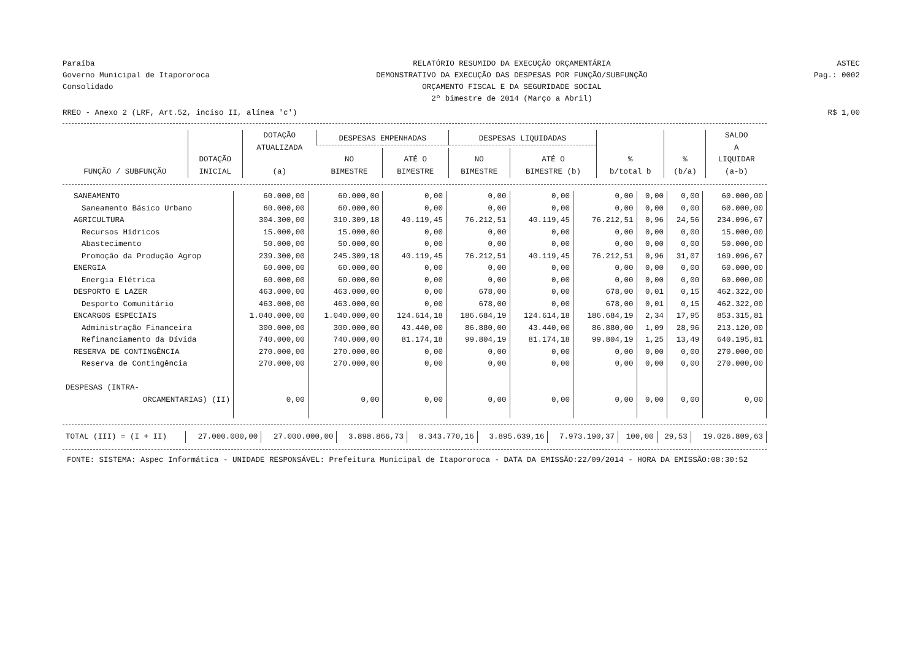Paraíba
Governo Municipal de Itapororoca
Consolidado
RELATÓRIO RESUMIDO DA EXECUÇÃO ORÇAMENTÁRIA
DEMONSTRATIVO DA EXECUÇÃO DAS DESPESAS POR FUNÇÃO/SUBFUNÇÃO
ORÇAMENTO FISCAL E DA SEGURIDADE SOCIAL
2º bimestre de 2014 (Março a Abril)
ASTEC
Pag.: 0002
RREO - Anexo 2 (LRF, Art.52, inciso II, alínea 'c') R$ 1,00
| FUNÇÃO / SUBFUNÇÃO | DOTAÇÃO INICIAL | DOTAÇÃO ATUALIZADA (a) | DESPESAS EMPENHADAS | | DESPESAS LIQUIDADAS | | % b/total b | % (b/a) | SALDO A LIQUIDAR (a-b) |
| --- | --- | --- | --- | --- | --- | --- | --- | --- | --- |
| | | | NO BIMESTRE | ATÉ O BIMESTRE | NO BIMESTRE | ATÉ O BIMESTRE (b) | | | |
| SANEAMENTO | 60.000,00 | 60.000,00 | 0,00 | 0,00 | 0,00 | 0,00 | 0,00 | 0,00 | 60.000,00 |
| Saneamento Básico Urbano | 60.000,00 | 60.000,00 | 0,00 | 0,00 | 0,00 | 0,00 | 0,00 | 0,00 | 60.000,00 |
| AGRICULTURA | 304.300,00 | 310.309,18 | 40.119,45 | 76.212,51 | 40.119,45 | 76.212,51 | 0,96 | 24,56 | 234.096,67 |
| Recursos Hídricos | 15.000,00 | 15.000,00 | 0,00 | 0,00 | 0,00 | 0,00 | 0,00 | 0,00 | 15.000,00 |
| Abastecimento | 50.000,00 | 50.000,00 | 0,00 | 0,00 | 0,00 | 0,00 | 0,00 | 0,00 | 50.000,00 |
| Promoção da Produção Agrop | 239.300,00 | 245.309,18 | 40.119,45 | 76.212,51 | 40.119,45 | 76.212,51 | 0,96 | 31,07 | 169.096,67 |
| ENERGIA | 60.000,00 | 60.000,00 | 0,00 | 0,00 | 0,00 | 0,00 | 0,00 | 0,00 | 60.000,00 |
| Energia Elétrica | 60.000,00 | 60.000,00 | 0,00 | 0,00 | 0,00 | 0,00 | 0,00 | 0,00 | 60.000,00 |
| DESPORTO E LAZER | 463.000,00 | 463.000,00 | 0,00 | 678,00 | 0,00 | 678,00 | 0,01 | 0,15 | 462.322,00 |
| Desporto Comunitário | 463.000,00 | 463.000,00 | 0,00 | 678,00 | 0,00 | 678,00 | 0,01 | 0,15 | 462.322,00 |
| ENCARGOS ESPECIAIS | 1.040.000,00 | 1.040.000,00 | 124.614,18 | 186.684,19 | 124.614,18 | 186.684,19 | 2,34 | 17,95 | 853.315,81 |
| Administração Financeira | 300.000,00 | 300.000,00 | 43.440,00 | 86.880,00 | 43.440,00 | 86.880,00 | 1,09 | 28,96 | 213.120,00 |
| Refinanciamento da Dívida | 740.000,00 | 740.000,00 | 81.174,18 | 99.804,19 | 81.174,18 | 99.804,19 | 1,25 | 13,49 | 640.195,81 |
| RESERVA DE CONTINGÊNCIA | 270.000,00 | 270.000,00 | 0,00 | 0,00 | 0,00 | 0,00 | 0,00 | 0,00 | 270.000,00 |
| Reserva de Contingência | 270.000,00 | 270.000,00 | 0,00 | 0,00 | 0,00 | 0,00 | 0,00 | 0,00 | 270.000,00 |
| DESPESAS (INTRA- | | | | | | | | | |
| ORCAMENTARIAS) (II) | 0,00 | 0,00 | 0,00 | 0,00 | 0,00 | 0,00 | 0,00 | 0,00 | 0,00 |
| TOTAL (III) = (I + II) | 27.000.000,00 | 27.000.000,00 | 3.898.866,73 | 8.343.770,16 | 3.895.639,16 | 7.973.190,37 | 100,00 | 29,53 | 19.026.809,63 |
FONTE: SISTEMA: Aspec Informática - UNIDADE RESPONSÁVEL: Prefeitura Municipal de Itapororoca - DATA DA EMISSÃO:22/09/2014 - HORA DA EMISSÃO:08:30:52